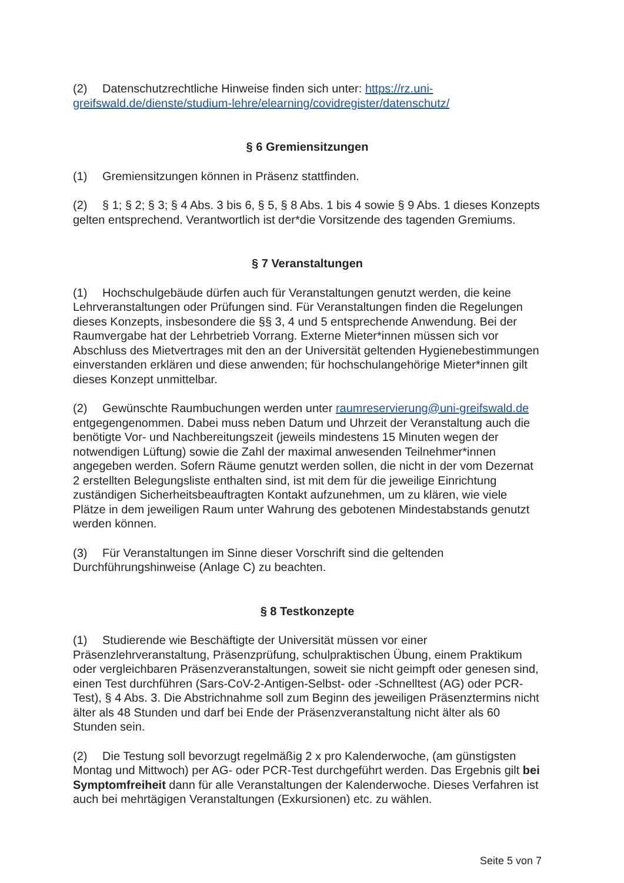(2) Datenschutzrechtliche Hinweise finden sich unter: https://rz.uni-greifswald.de/dienste/studium-lehre/elearning/covidregister/datenschutz/
§ 6 Gremiensitzungen
(1) Gremiensitzungen können in Präsenz stattfinden.
(2) § 1; § 2; § 3; § 4 Abs. 3 bis 6, § 5, § 8 Abs. 1 bis 4 sowie § 9 Abs. 1 dieses Konzepts gelten entsprechend. Verantwortlich ist der*die Vorsitzende des tagenden Gremiums.
§ 7 Veranstaltungen
(1) Hochschulgebäude dürfen auch für Veranstaltungen genutzt werden, die keine Lehrveranstaltungen oder Prüfungen sind. Für Veranstaltungen finden die Regelungen dieses Konzepts, insbesondere die §§ 3, 4 und 5 entsprechende Anwendung. Bei der Raumvergabe hat der Lehrbetrieb Vorrang. Externe Mieter*innen müssen sich vor Abschluss des Mietvertrages mit den an der Universität geltenden Hygienebestimmungen einverstanden erklären und diese anwenden; für hochschulangehörige Mieter*innen gilt dieses Konzept unmittelbar.
(2) Gewünschte Raumbuchungen werden unter raumreservierung@uni-greifswald.de entgegengenommen. Dabei muss neben Datum und Uhrzeit der Veranstaltung auch die benötigte Vor- und Nachbereitungszeit (jeweils mindestens 15 Minuten wegen der notwendigen Lüftung) sowie die Zahl der maximal anwesenden Teilnehmer*innen angegeben werden. Sofern Räume genutzt werden sollen, die nicht in der vom Dezernat 2 erstellten Belegungsliste enthalten sind, ist mit dem für die jeweilige Einrichtung zuständigen Sicherheitsbeauftragten Kontakt aufzunehmen, um zu klären, wie viele Plätze in dem jeweiligen Raum unter Wahrung des gebotenen Mindestabstands genutzt werden können.
(3) Für Veranstaltungen im Sinne dieser Vorschrift sind die geltenden Durchführungshinweise (Anlage C) zu beachten.
§ 8 Testkonzepte
(1) Studierende wie Beschäftigte der Universität müssen vor einer Präsenzlehrveranstaltung, Präsenzprüfung, schulpraktischen Übung, einem Praktikum oder vergleichbaren Präsenzveranstaltungen, soweit sie nicht geimpft oder genesen sind, einen Test durchführen (Sars-CoV-2-Antigen-Selbst- oder -Schnelltest (AG) oder PCR-Test), § 4 Abs. 3. Die Abstrichnahme soll zum Beginn des jeweiligen Präsenztermins nicht älter als 48 Stunden und darf bei Ende der Präsenzveranstaltung nicht älter als 60 Stunden sein.
(2) Die Testung soll bevorzugt regelmäßig 2 x pro Kalenderwoche, (am günstigsten Montag und Mittwoch) per AG- oder PCR-Test durchgeführt werden. Das Ergebnis gilt bei Symptomfreiheit dann für alle Veranstaltungen der Kalenderwoche. Dieses Verfahren ist auch bei mehrtägigen Veranstaltungen (Exkursionen) etc. zu wählen.
Seite 5 von 7